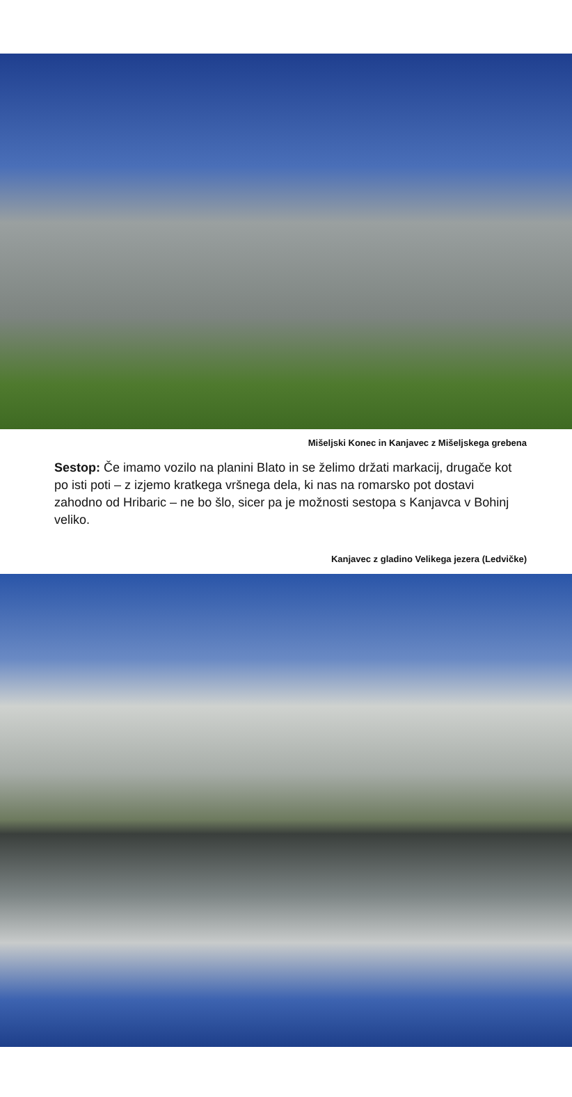Mišeljski Konec in Kanjavec z Mišeljskega grebena
Sestop: Če imamo vozilo na planini Blato in se želimo držati markacij, drugače kot po isti poti – z izjemo kratkega vršnega dela, ki nas na romarsko pot dostavi zahodno od Hribaric – ne bo šlo, sicer pa je možnosti sestopa s Kanjavca v Bohinj veliko.
Kanjavec z gladino Velikega jezera (Ledvičke)